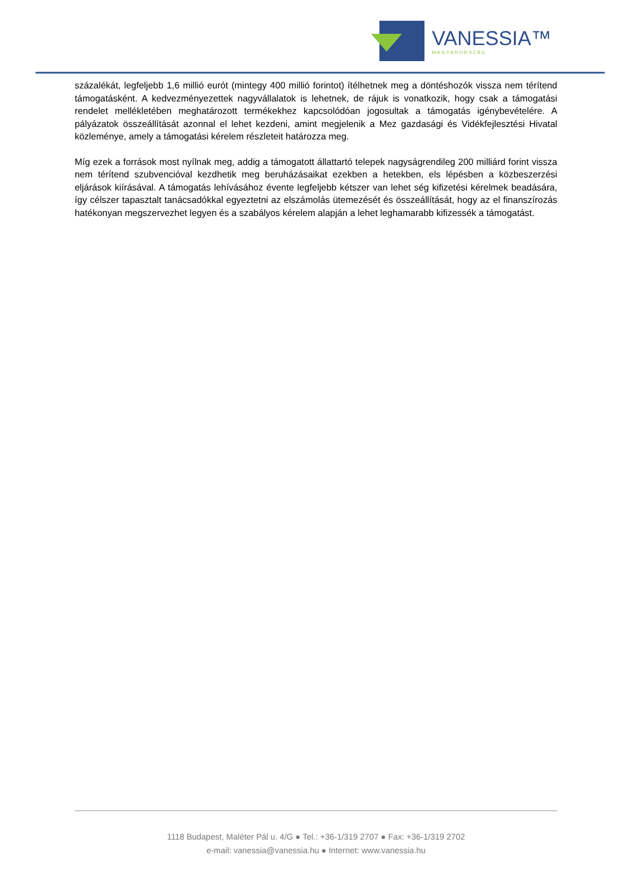VANESSIA™
MAGYARORSZÁG
százalékát, legfeljebb 1,6 millió eurót (mintegy 400 millió forintot) ítélhetnek meg a döntéshozók vissza nem térítend támogatásként. A kedvezményezettek nagyvállalatok is lehetnek, de rájuk is vonatkozik, hogy csak a támogatási rendelet mellékletében meghatározott termékekhez kapcsolódóan jogosultak a támogatás igénybevételére. A pályázatok összeállítását azonnal el lehet kezdeni, amint megjelenik a Mez gazdasági és Vidékfejlesztési Hivatal közleménye, amely a támogatási kérelem részleteit határozza meg.
Míg ezek a források most nyílnak meg, addig a támogatott állattartó telepek nagyságrendileg 200 milliárd forint vissza nem térítend szubvencióval kezdhetik meg beruházásaikat ezekben a hetekben, els lépésben a közbeszerzési eljárások kiírásával. A támogatás lehívásához évente legfeljebb kétszer van lehet ség kifizetési kérelmek beadására, így célszer tapasztalt tanácsadókkal egyeztetni az elszámolás ütemezését és összeállítását, hogy az el finanszírozás hatékonyan megszervezhet legyen és a szabályos kérelem alapján a lehet leghamarabb kifizessék a támogatást.
1118 Budapest, Maléter Pál u. 4/G ● Tel.: +36-1/319 2707 ● Fax: +36-1/319 2702
e-mail: vanessia@vanessia.hu ● Internet: www.vanessia.hu